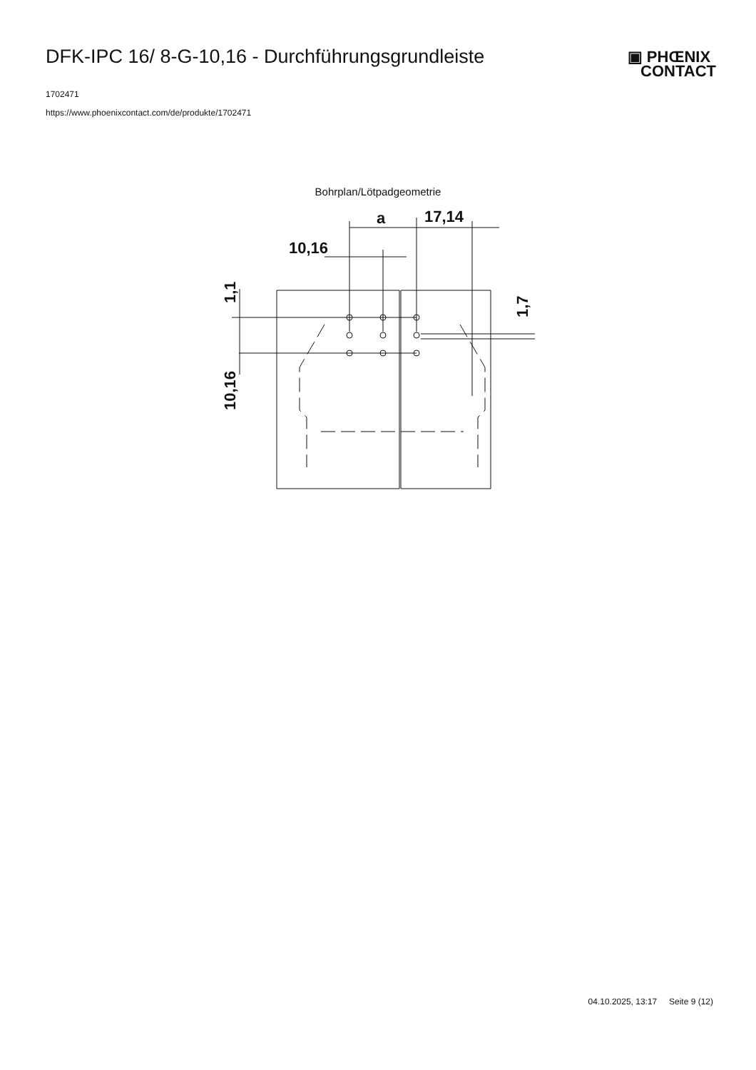DFK-IPC 16/ 8-G-10,16 - Durchführungsgrundleiste
▣ PHŒNIX
CONTACT
1702471
https://www.phoenixcontact.com/de/produkte/1702471
Bohrplan/Lötpadgeometrie
a
17,14
10,16
1,1
10,16
1,7
04.10.2025, 13:17 Seite 9 (12)